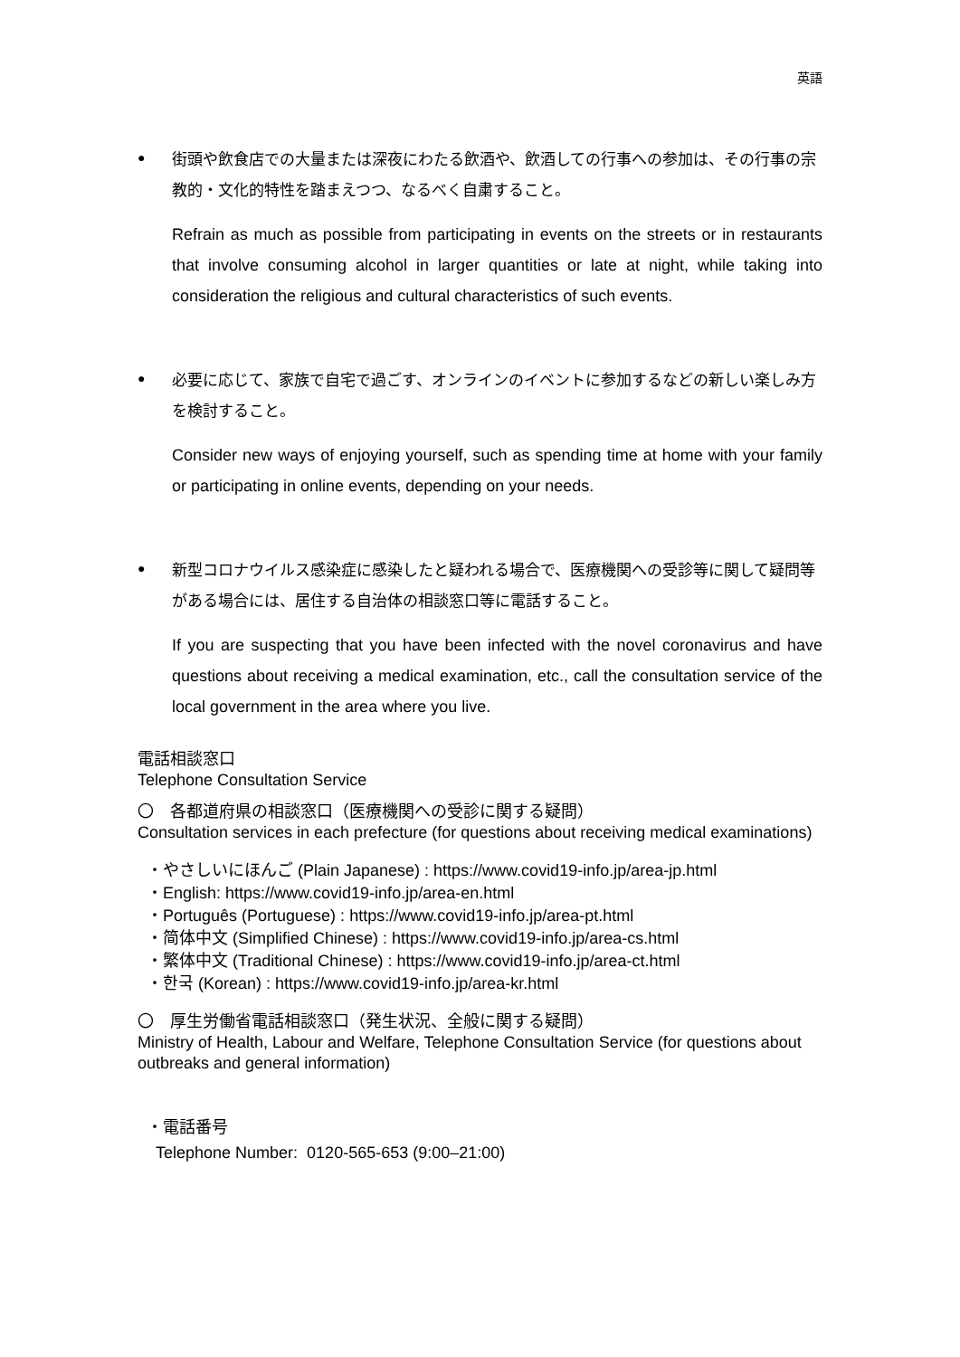英語
●
街頭や飲食店での大量または深夜にわたる飲酒や、飲酒しての行事への参加は、その行事の宗教的・文化的特性を踏まえつつ、なるべく自粛すること。
Refrain as much as possible from participating in events on the streets or in restaurants that involve consuming alcohol in larger quantities or late at night, while taking into consideration the religious and cultural characteristics of such events.
●
必要に応じて、家族で自宅で過ごす、オンラインのイベントに参加するなどの新しい楽しみ方を検討すること。
Consider new ways of enjoying yourself, such as spending time at home with your family or participating in online events, depending on your needs.
●
新型コロナウイルス感染症に感染したと疑われる場合で、医療機関への受診等に関して疑問等がある場合には、居住する自治体の相談窓口等に電話すること。
If you are suspecting that you have been infected with the novel coronavirus and have questions about receiving a medical examination, etc., call the consultation service of the local government in the area where you live.
電話相談窓口
Telephone Consultation Service
〇　各都道府県の相談窓口（医療機関への受診に関する疑問）
Consultation services in each prefecture (for questions about receiving medical examinations)
・やさしいにほんご (Plain Japanese) : https://www.covid19-info.jp/area-jp.html
・English: https://www.covid19-info.jp/area-en.html
・Português (Portuguese) : https://www.covid19-info.jp/area-pt.html
・简体中文 (Simplified Chinese) : https://www.covid19-info.jp/area-cs.html
・繁体中文 (Traditional Chinese) : https://www.covid19-info.jp/area-ct.html
・한국 (Korean) : https://www.covid19-info.jp/area-kr.html
〇　厚生労働省電話相談窓口（発生状況、全般に関する疑問）
Ministry of Health, Labour and Welfare, Telephone Consultation Service (for questions about outbreaks and general information)
・電話番号
Telephone Number: 0120-565-653 (9:00–21:00)